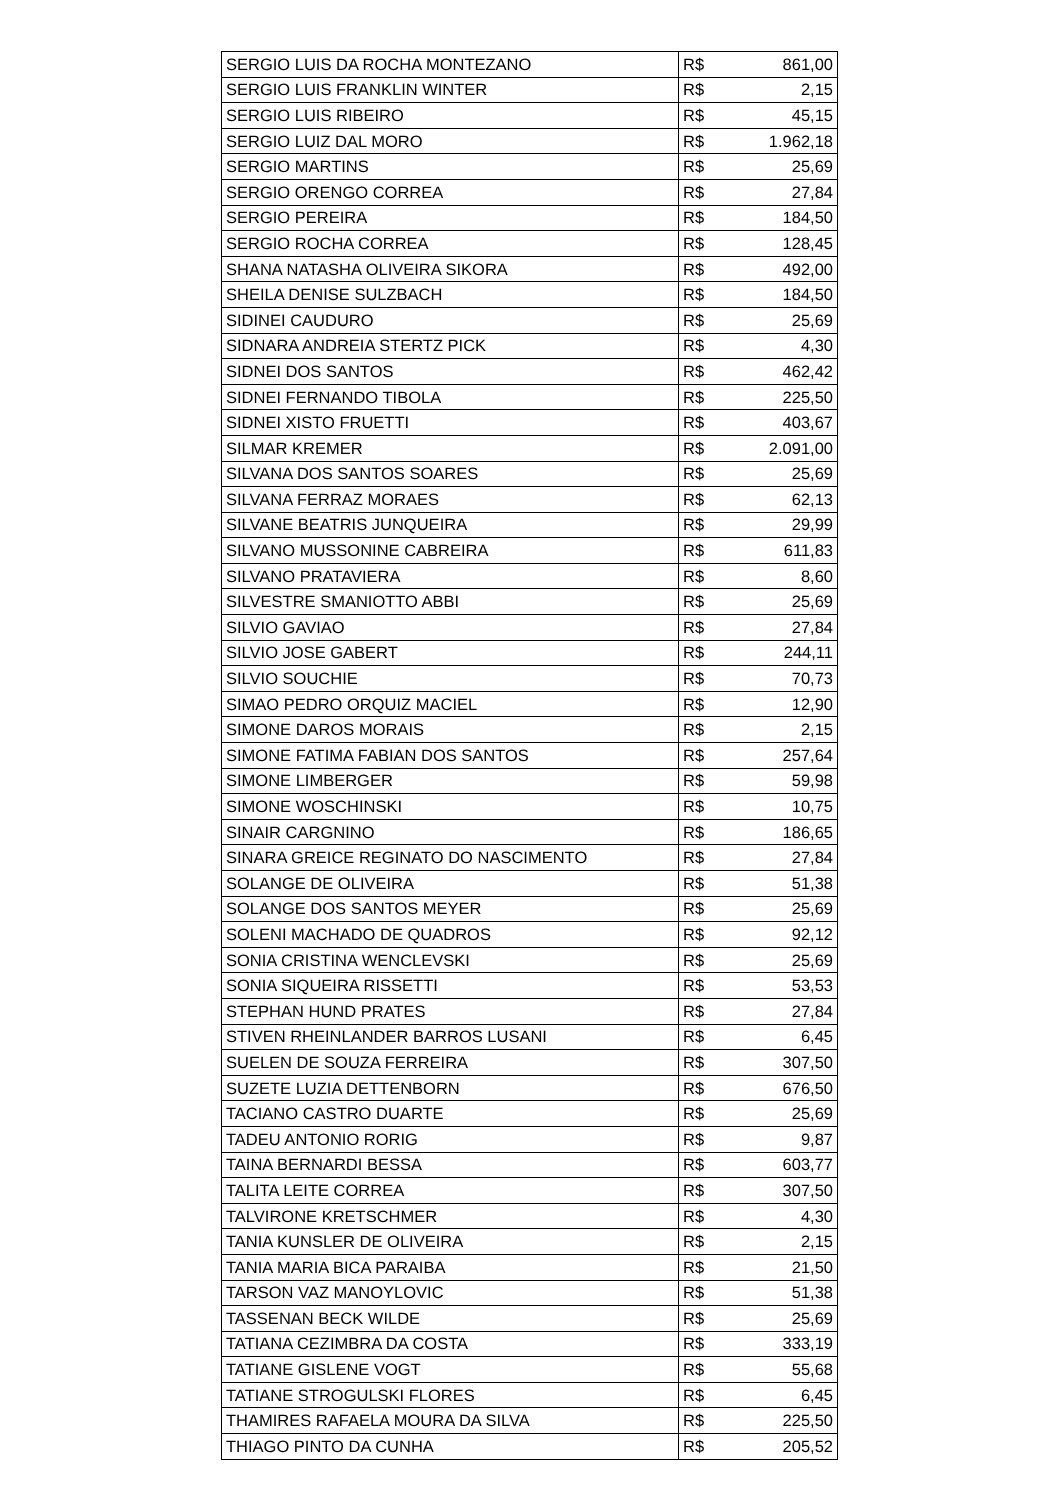| SERGIO LUIS DA ROCHA MONTEZANO | R$ | 861,00 |
| SERGIO LUIS FRANKLIN WINTER | R$ | 2,15 |
| SERGIO LUIS RIBEIRO | R$ | 45,15 |
| SERGIO LUIZ DAL MORO | R$ | 1.962,18 |
| SERGIO MARTINS | R$ | 25,69 |
| SERGIO ORENGO CORREA | R$ | 27,84 |
| SERGIO PEREIRA | R$ | 184,50 |
| SERGIO ROCHA CORREA | R$ | 128,45 |
| SHANA NATASHA OLIVEIRA SIKORA | R$ | 492,00 |
| SHEILA DENISE SULZBACH | R$ | 184,50 |
| SIDINEI CAUDURO | R$ | 25,69 |
| SIDNARA ANDREIA STERTZ PICK | R$ | 4,30 |
| SIDNEI DOS SANTOS | R$ | 462,42 |
| SIDNEI FERNANDO TIBOLA | R$ | 225,50 |
| SIDNEI XISTO FRUETTI | R$ | 403,67 |
| SILMAR KREMER | R$ | 2.091,00 |
| SILVANA DOS SANTOS SOARES | R$ | 25,69 |
| SILVANA FERRAZ MORAES | R$ | 62,13 |
| SILVANE BEATRIS JUNQUEIRA | R$ | 29,99 |
| SILVANO MUSSONINE CABREIRA | R$ | 611,83 |
| SILVANO PRATAVIERA | R$ | 8,60 |
| SILVESTRE SMANIOTTO ABBI | R$ | 25,69 |
| SILVIO GAVIAO | R$ | 27,84 |
| SILVIO JOSE GABERT | R$ | 244,11 |
| SILVIO SOUCHIE | R$ | 70,73 |
| SIMAO PEDRO ORQUIZ MACIEL | R$ | 12,90 |
| SIMONE DAROS MORAIS | R$ | 2,15 |
| SIMONE FATIMA FABIAN DOS SANTOS | R$ | 257,64 |
| SIMONE LIMBERGER | R$ | 59,98 |
| SIMONE WOSCHINSKI | R$ | 10,75 |
| SINAIR CARGNINO | R$ | 186,65 |
| SINARA GREICE REGINATO DO NASCIMENTO | R$ | 27,84 |
| SOLANGE DE OLIVEIRA | R$ | 51,38 |
| SOLANGE DOS SANTOS MEYER | R$ | 25,69 |
| SOLENI MACHADO DE QUADROS | R$ | 92,12 |
| SONIA CRISTINA WENCLEVSKI | R$ | 25,69 |
| SONIA SIQUEIRA RISSETTI | R$ | 53,53 |
| STEPHAN HUND PRATES | R$ | 27,84 |
| STIVEN RHEINLANDER BARROS LUSANI | R$ | 6,45 |
| SUELEN DE SOUZA FERREIRA | R$ | 307,50 |
| SUZETE LUZIA DETTENBORN | R$ | 676,50 |
| TACIANO CASTRO DUARTE | R$ | 25,69 |
| TADEU ANTONIO RORIG | R$ | 9,87 |
| TAINA BERNARDI BESSA | R$ | 603,77 |
| TALITA LEITE CORREA | R$ | 307,50 |
| TALVIRONE KRETSCHMER | R$ | 4,30 |
| TANIA KUNSLER DE OLIVEIRA | R$ | 2,15 |
| TANIA MARIA BICA PARAIBA | R$ | 21,50 |
| TARSON VAZ MANOYLOVIC | R$ | 51,38 |
| TASSENAN BECK WILDE | R$ | 25,69 |
| TATIANA CEZIMBRA DA COSTA | R$ | 333,19 |
| TATIANE GISLENE VOGT | R$ | 55,68 |
| TATIANE STROGULSKI FLORES | R$ | 6,45 |
| THAMIRES RAFAELA MOURA DA SILVA | R$ | 225,50 |
| THIAGO PINTO DA CUNHA | R$ | 205,52 |